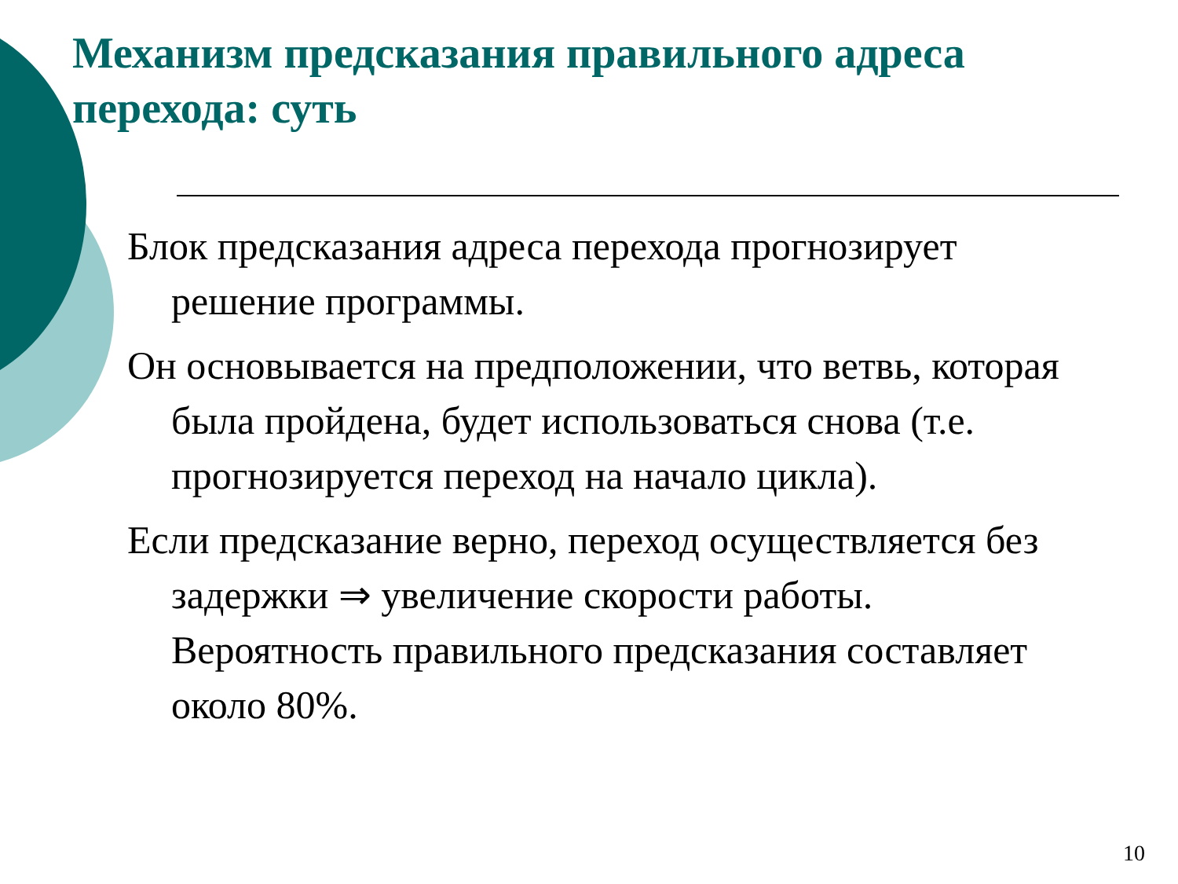Механизм предсказания правильного адреса перехода: суть
Блок предсказания адреса перехода прогнозирует решение программы.
Он основывается на предположении, что ветвь, которая была пройдена, будет использоваться снова (т.е. прогнозируется переход на начало цикла).
Если предсказание верно, переход осуществляется без задержки ⇒ увеличение скорости работы. Вероятность правильного предсказания составляет около 80%.
10